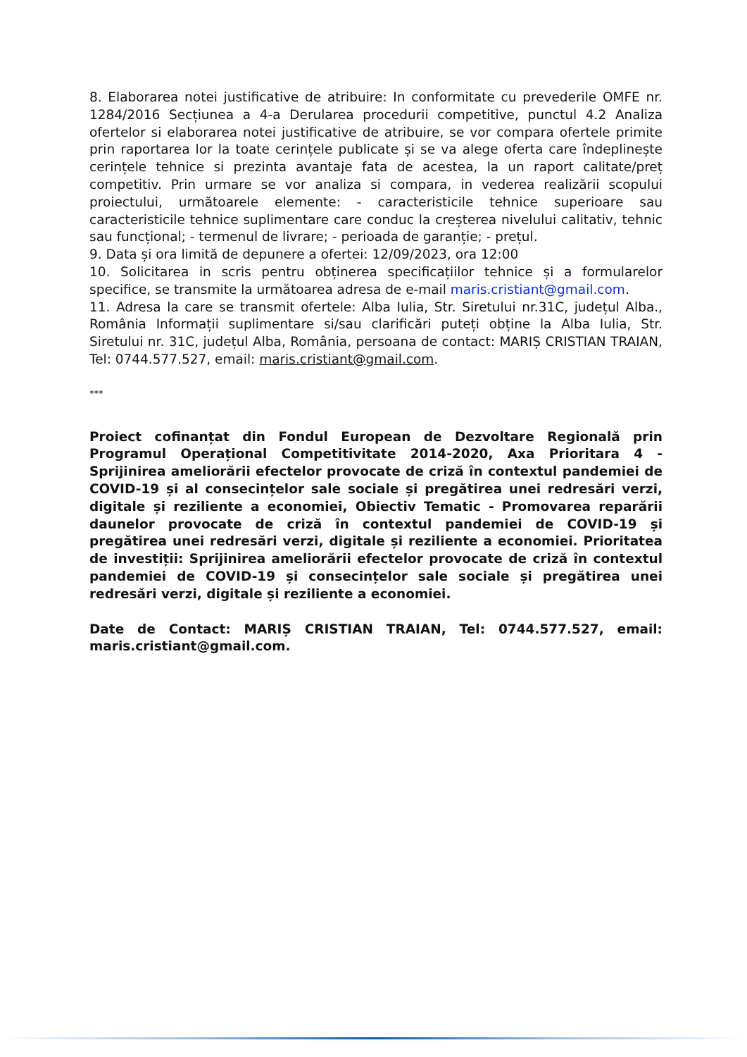8. Elaborarea notei justificative de atribuire: In conformitate cu prevederile OMFE nr. 1284/2016 Secțiunea a 4-a Derularea procedurii competitive, punctul 4.2 Analiza ofertelor si elaborarea notei justificative de atribuire, se vor compara ofertele primite prin raportarea lor la toate cerințele publicate și se va alege oferta care îndeplinește cerințele tehnice si prezinta avantaje fata de acestea, la un raport calitate/preț competitiv. Prin urmare se vor analiza si compara, in vederea realizării scopului proiectului, următoarele elemente: - caracteristicile tehnice superioare sau caracteristicile tehnice suplimentare care conduc la creșterea nivelului calitativ, tehnic sau funcțional; - termenul de livrare; - perioada de garanție; - prețul.
9. Data și ora limită de depunere a ofertei: 12/09/2023, ora 12:00
10. Solicitarea in scris pentru obținerea specificațiilor tehnice și a formularelor specifice, se transmite la următoarea adresa de e-mail maris.cristiant@gmail.com.
11. Adresa la care se transmit ofertele: Alba Iulia, Str. Siretului nr.31C, județul Alba., România Informații suplimentare si/sau clarificări puteți obține la Alba Iulia, Str. Siretului nr. 31C, județul Alba, România, persoana de contact: MARIȘ CRISTIAN TRAIAN, Tel: 0744.577.527, email: maris.cristiant@gmail.com.
***
Proiect cofinanțat din Fondul European de Dezvoltare Regională prin Programul Operațional Competitivitate 2014-2020, Axa Prioritara 4 - Sprijinirea ameliorării efectelor provocate de criză în contextul pandemiei de COVID-19 și al consecințelor sale sociale și pregătirea unei redresări verzi, digitale și reziliente a economiei, Obiectiv Tematic - Promovarea reparării daunelor provocate de criză în contextul pandemiei de COVID-19 și pregătirea unei redresări verzi, digitale și reziliente a economiei. Prioritatea de investiții: Sprijinirea ameliorării efectelor provocate de criză în contextul pandemiei de COVID-19 și consecințelor sale sociale și pregătirea unei redresări verzi, digitale și reziliente a economiei.
Date de Contact: MARIȘ CRISTIAN TRAIAN, Tel: 0744.577.527, email: maris.cristiant@gmail.com.